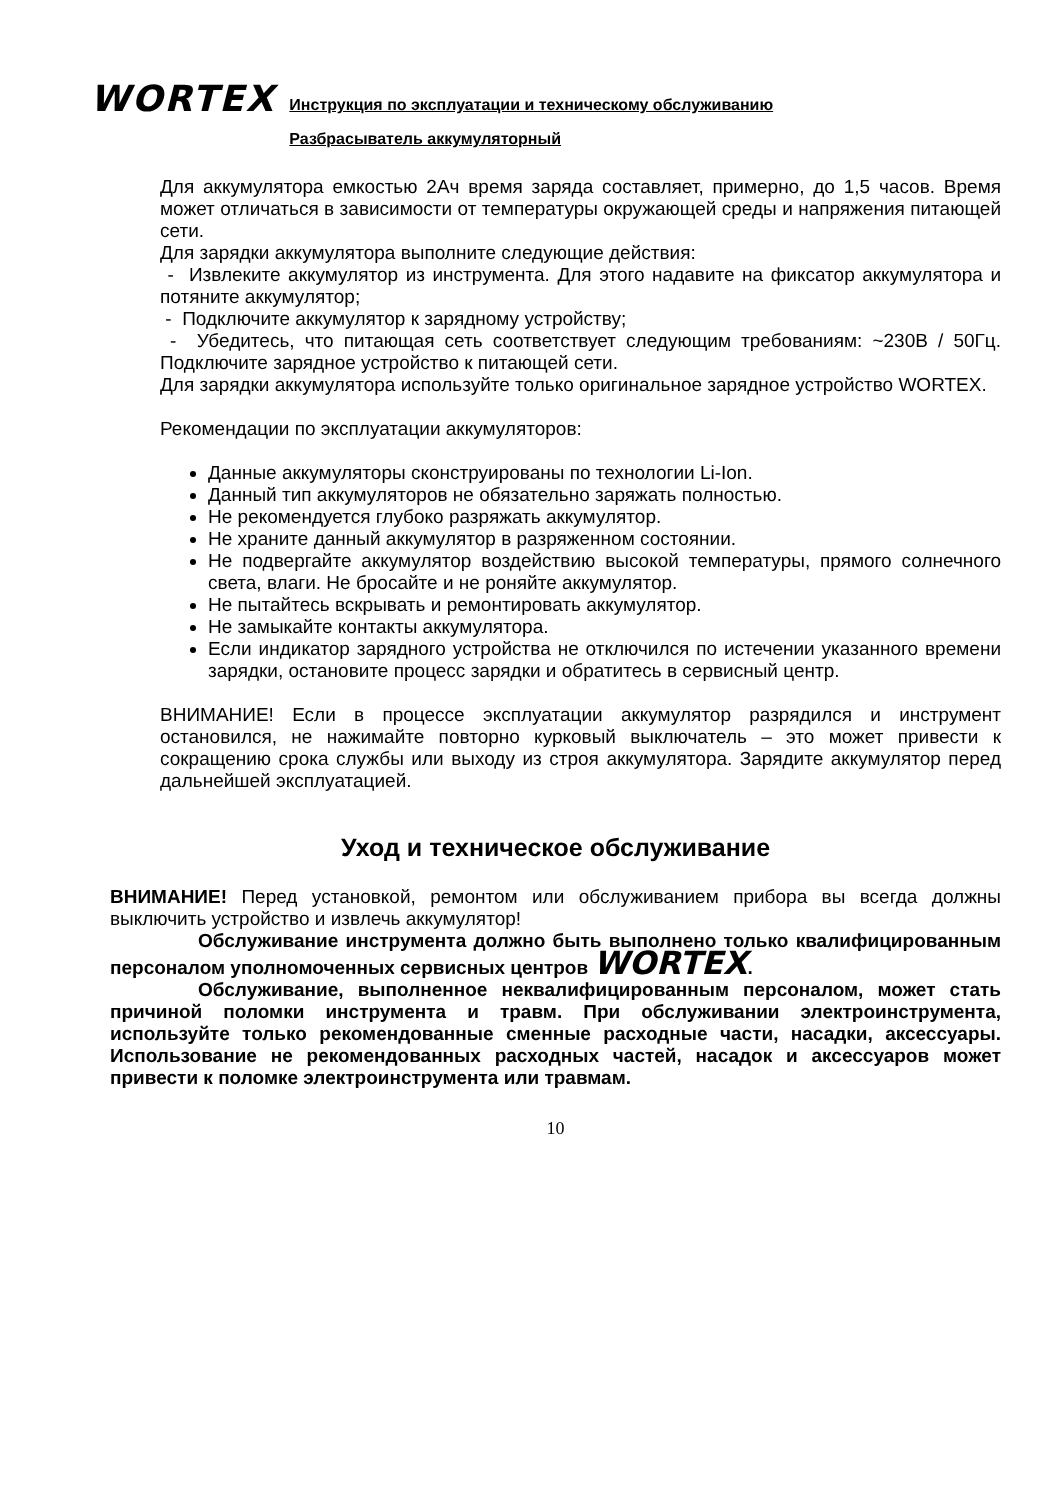WORTEX
Инструкция по эксплуатации и техническому обслуживанию
Разбрасыватель аккумуляторный
Для аккумулятора емкостью 2Ач время заряда составляет, примерно, до 1,5 часов. Время может отличаться в зависимости от температуры окружающей среды и напряжения питающей сети.
Для зарядки аккумулятора выполните следующие действия:
- Извлеките аккумулятор из инструмента. Для этого надавите на фиксатор аккумулятора и потяните аккумулятор;
- Подключите аккумулятор к зарядному устройству;
- Убедитесь, что питающая сеть соответствует следующим требованиям: ~230В / 50Гц. Подключите зарядное устройство к питающей сети.
Для зарядки аккумулятора используйте только оригинальное зарядное устройство WORTEX.
Рекомендации по эксплуатации аккумуляторов:
Данные аккумуляторы сконструированы по технологии Li-Ion.
Данный тип аккумуляторов не обязательно заряжать полностью.
Не рекомендуется глубоко разряжать аккумулятор.
Не храните данный аккумулятор в разряженном состоянии.
Не подвергайте аккумулятор воздействию высокой температуры, прямого солнечного света, влаги. Не бросайте и не роняйте аккумулятор.
Не пытайтесь вскрывать и ремонтировать аккумулятор.
Не замыкайте контакты аккумулятора.
Если индикатор зарядного устройства не отключился по истечении указанного времени зарядки, остановите процесс зарядки и обратитесь в сервисный центр.
ВНИМАНИЕ! Если в процессе эксплуатации аккумулятор разрядился и инструмент остановился, не нажимайте повторно курковый выключатель – это может привести к сокращению срока службы или выходу из строя аккумулятора. Зарядите аккумулятор перед дальнейшей эксплуатацией.
Уход и техническое обслуживание
ВНИМАНИЕ! Перед установкой, ремонтом или обслуживанием прибора вы всегда должны выключить устройство и извлечь аккумулятор!
Обслуживание инструмента должно быть выполнено только квалифицированным персоналом уполномоченных сервисных центров WORTEX.
Обслуживание, выполненное неквалифицированным персоналом, может стать причиной поломки инструмента и травм. При обслуживании электроинструмента, используйте только рекомендованные сменные расходные части, насадки, аксессуары. Использование не рекомендованных расходных частей, насадок и аксессуаров может привести к поломке электроинструмента или травмам.
10